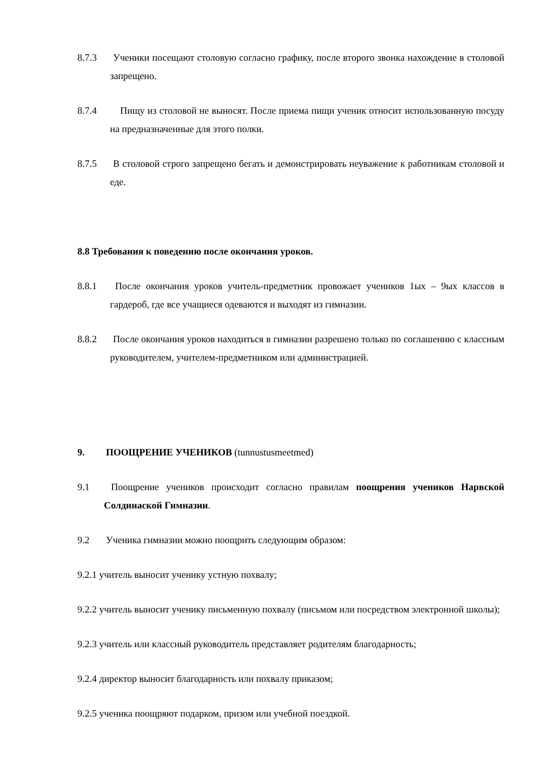8.7.3 Ученики посещают столовую согласно графику, после второго звонка нахождение в столовой запрещено.
8.7.4 Пищу из столовой не выносят. После приема пищи ученик относит использованную посуду на предназначенные для этого полки.
8.7.5 В столовой строго запрещено бегать и демонстрировать неуважение к работникам столовой и еде.
8.8 Требования к поведению после окончания уроков.
8.8.1 После окончания уроков учитель-предметник провожает учеников 1ых – 9ых классов в гардероб, где все учащиеся одеваются и выходят из гимназии.
8.8.2 После окончания уроков находиться в гимназии разрешено только по соглашению с классным руководителем, учителем-предметником или администрацией.
9. ПООЩРЕНИЕ УЧЕНИКОВ (tunnustusmeetmed)
9.1 Поощрение учеников происходит согласно правилам поощрения учеников Нарвской Солдинаской Гимназии.
9.2 Ученика гимназии можно поощрить следующим образом:
9.2.1 учитель выносит ученику устную похвалу;
9.2.2 учитель выносит ученику письменную похвалу (письмом или посредством электронной школы);
9.2.3 учитель или классный руководитель представляет родителям благодарность;
9.2.4 директор выносит благодарность или похвалу приказом;
9.2.5 ученика поощряют подарком, призом или учебной поездкой.